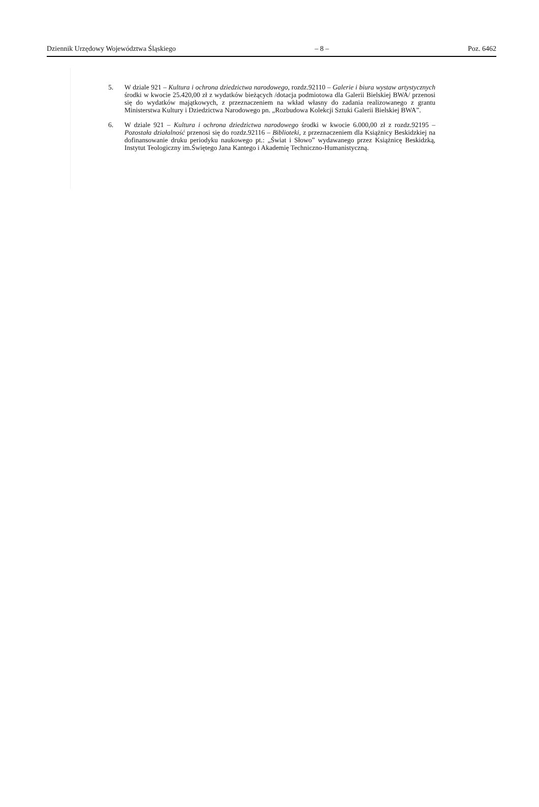Dziennik Urzędowy Województwa Śląskiego – 8 – Poz. 6462
5. W dziale 921 – Kultura i ochrona dziedzictwa narodowego, rozdz.92110 – Galerie i biura wystaw artystycznych środki w kwocie 25.420,00 zł z wydatków bieżących /dotacja podmiotowa dla Galerii Bielskiej BWA/ przenosi się do wydatków majątkowych, z przeznaczeniem na wkład własny do zadania realizowanego z grantu Ministerstwa Kultury i Dziedzictwa Narodowego pn. „Rozbudowa Kolekcji Sztuki Galerii Bielskiej BWA”.
6. W dziale 921 – Kultura i ochrona dziedzictwa narodowego środki w kwocie 6.000,00 zł z rozdz.92195 – Pozostała działalność przenosi się do rozdz.92116 – Biblioteki, z przeznaczeniem dla Książnicy Beskidzkiej na dofinansowanie druku periodyku naukowego pt.: „Świat i Słowo” wydawanego przez Książnicę Beskidzką, Instytut Teologiczny im.Świętego Jana Kantego i Akademię Techniczno-Humanistyczną.